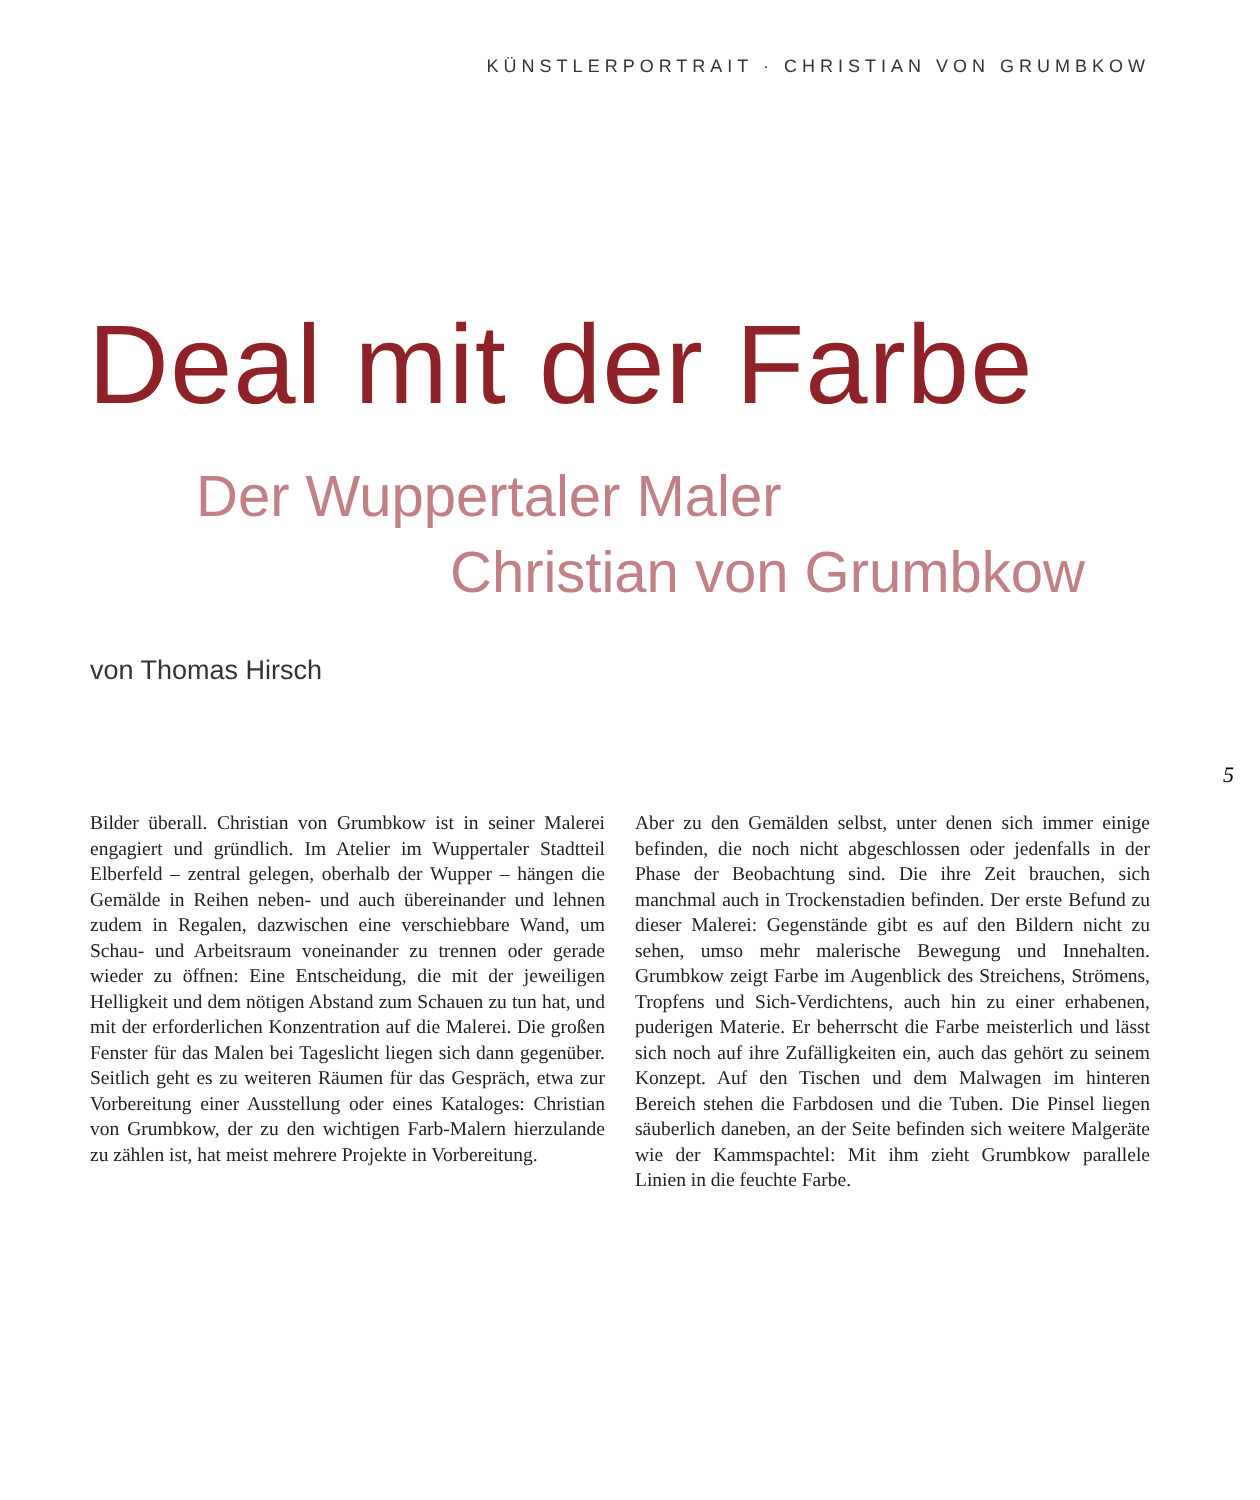KÜNSTLERPORTRAIT · CHRISTIAN VON GRUMBKOW
Deal mit der Farbe
Der Wuppertaler Maler
Christian von Grumbkow
von Thomas Hirsch
5
Bilder überall. Christian von Grumbkow ist in seiner Malerei engagiert und gründlich. Im Atelier im Wuppertaler Stadtteil Elberfeld – zentral gelegen, oberhalb der Wupper – hängen die Gemälde in Reihen neben- und auch übereinander und lehnen zudem in Regalen, dazwischen eine verschiebbare Wand, um Schau- und Arbeitsraum voneinander zu trennen oder gerade wieder zu öffnen: Eine Entscheidung, die mit der jeweiligen Helligkeit und dem nötigen Abstand zum Schauen zu tun hat, und mit der erforderlichen Konzentration auf die Malerei. Die großen Fenster für das Malen bei Tageslicht liegen sich dann gegenüber. Seitlich geht es zu weiteren Räumen für das Gespräch, etwa zur Vorbereitung einer Ausstellung oder eines Kataloges: Christian von Grumbkow, der zu den wichtigen Farb-Malern hierzulande zu zählen ist, hat meist mehrere Projekte in Vorbereitung.
Aber zu den Gemälden selbst, unter denen sich immer einige befinden, die noch nicht abgeschlossen oder jedenfalls in der Phase der Beobachtung sind. Die ihre Zeit brauchen, sich manchmal auch in Trockenstadien befinden. Der erste Befund zu dieser Malerei: Gegenstände gibt es auf den Bildern nicht zu sehen, umso mehr malerische Bewegung und Innehalten. Grumbkow zeigt Farbe im Augenblick des Streichens, Strömens, Tropfens und Sich-Verdichtens, auch hin zu einer erhabenen, puderigen Materie. Er beherrscht die Farbe meisterlich und lässt sich noch auf ihre Zufälligkeiten ein, auch das gehört zu seinem Konzept. Auf den Tischen und dem Malwagen im hinteren Bereich stehen die Farbdosen und die Tuben. Die Pinsel liegen säuberlich daneben, an der Seite befinden sich weitere Malgeräte wie der Kammspachtel: Mit ihm zieht Grumbkow parallele Linien in die feuchte Farbe.